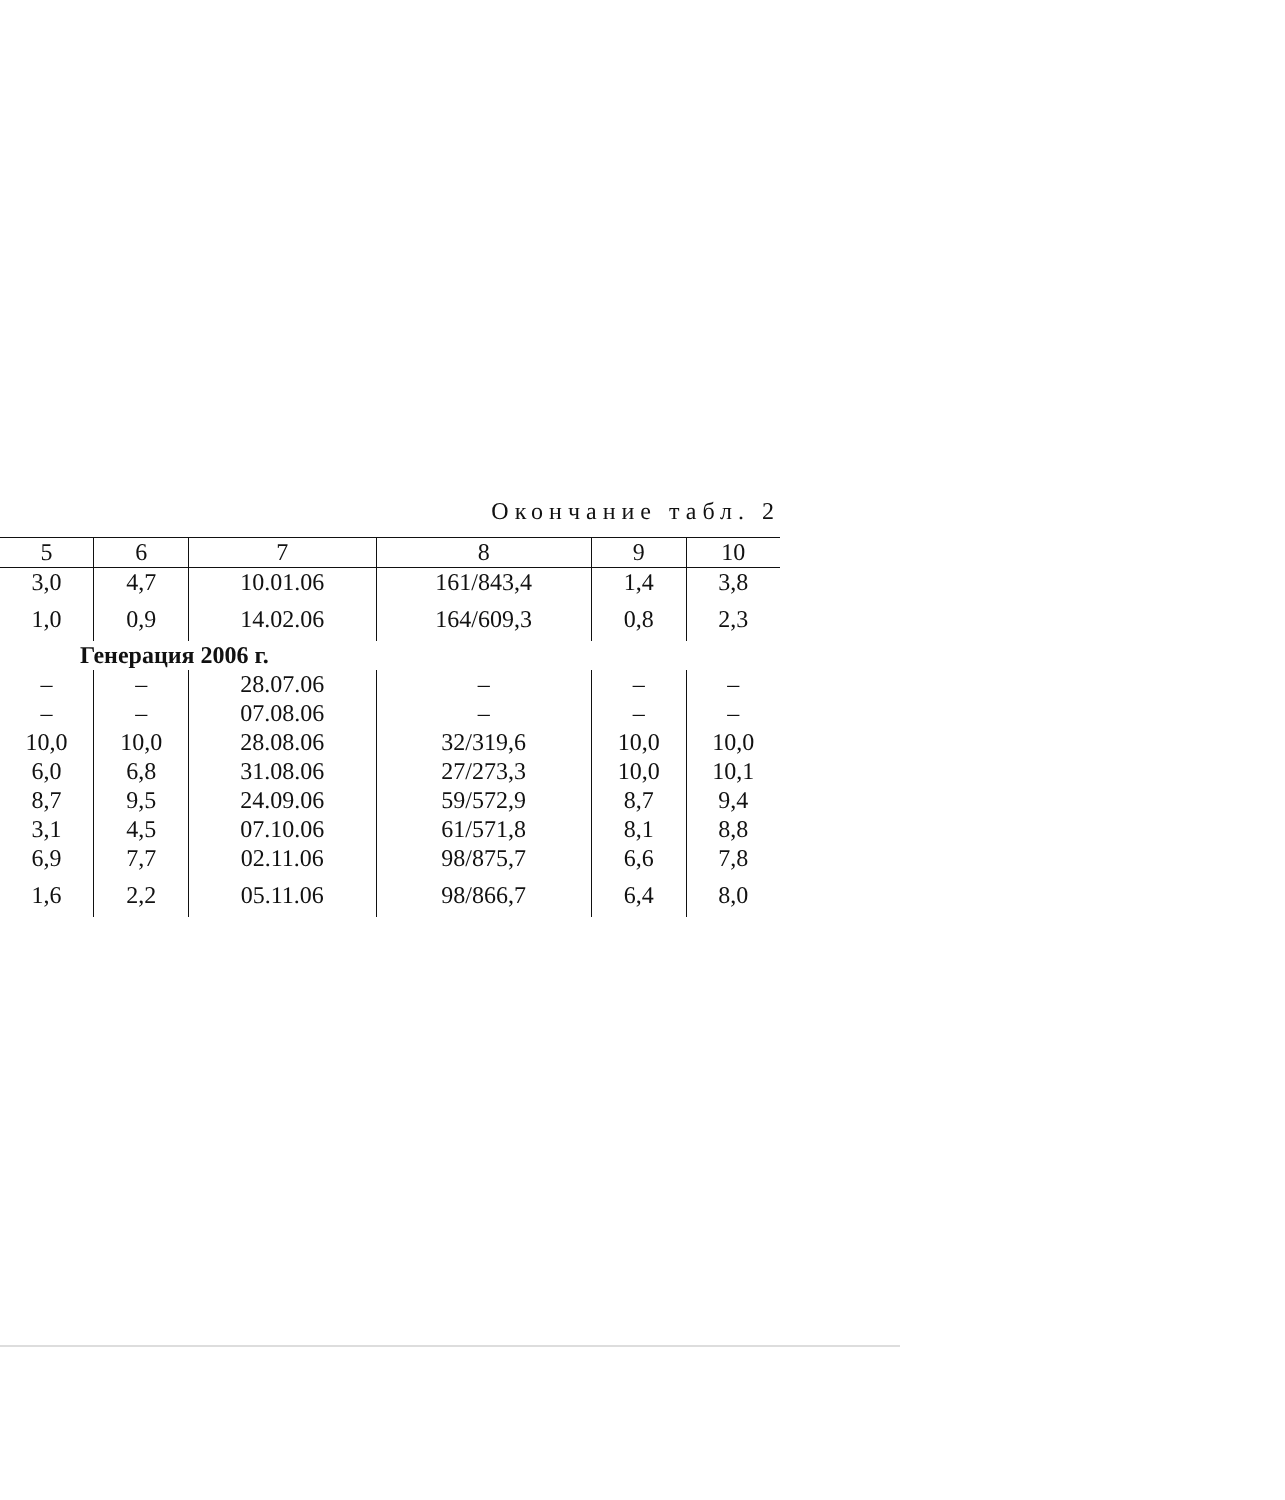Окончание табл. 2
| 5 | 6 | 7 | 8 | 9 | 10 |
| --- | --- | --- | --- | --- | --- |
| 3,0 | 4,7 | 10.01.06 | 161/843,4 | 1,4 | 3,8 |
| 1,0 | 0,9 | 14.02.06 | 164/609,3 | 0,8 | 2,3 |
| Генерация 2006 г. | | | | | |
| – | – | 28.07.06 | – | – | – |
| – | – | 07.08.06 | – | – | – |
| 10,0 | 10,0 | 28.08.06 | 32/319,6 | 10,0 | 10,0 |
| 6,0 | 6,8 | 31.08.06 | 27/273,3 | 10,0 | 10,1 |
| 8,7 | 9,5 | 24.09.06 | 59/572,9 | 8,7 | 9,4 |
| 3,1 | 4,5 | 07.10.06 | 61/571,8 | 8,1 | 8,8 |
| 6,9 | 7,7 | 02.11.06 | 98/875,7 | 6,6 | 7,8 |
| 1,6 | 2,2 | 05.11.06 | 98/866,7 | 6,4 | 8,0 |